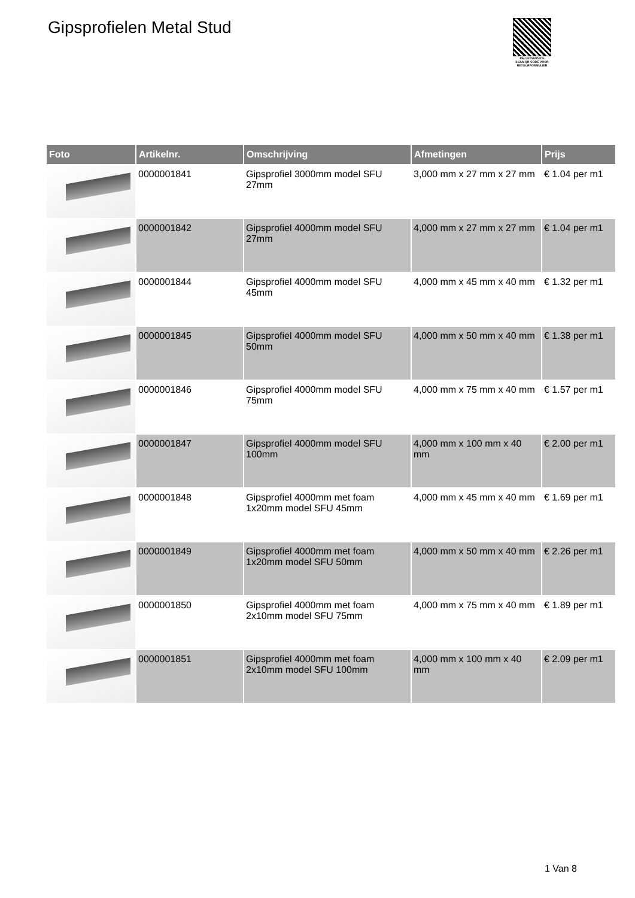Gipsprofielen Metal Stud
PALLETSERVICE
SCAN QR-CODE VOOR RETOURFORMULIER
| Foto | Artikelnr. | Omschrijving | Afmetingen | Prijs |
| --- | --- | --- | --- | --- |
| | 0000001841 | Gipsprofiel 3000mm model SFU 27mm | 3,000 mm x 27 mm x 27 mm | € 1.04 per m1 |
| | 0000001842 | Gipsprofiel 4000mm model SFU 27mm | 4,000 mm x 27 mm x 27 mm | € 1.04 per m1 |
| | 0000001844 | Gipsprofiel 4000mm model SFU 45mm | 4,000 mm x 45 mm x 40 mm | € 1.32 per m1 |
| | 0000001845 | Gipsprofiel 4000mm model SFU 50mm | 4,000 mm x 50 mm x 40 mm | € 1.38 per m1 |
| | 0000001846 | Gipsprofiel 4000mm model SFU 75mm | 4,000 mm x 75 mm x 40 mm | € 1.57 per m1 |
| | 0000001847 | Gipsprofiel 4000mm model SFU 100mm | 4,000 mm x 100 mm x 40 mm | € 2.00 per m1 |
| | 0000001848 | Gipsprofiel 4000mm met foam 1x20mm model SFU 45mm | 4,000 mm x 45 mm x 40 mm | € 1.69 per m1 |
| | 0000001849 | Gipsprofiel 4000mm met foam 1x20mm model SFU 50mm | 4,000 mm x 50 mm x 40 mm | € 2.26 per m1 |
| | 0000001850 | Gipsprofiel 4000mm met foam 2x10mm model SFU 75mm | 4,000 mm x 75 mm x 40 mm | € 1.89 per m1 |
| | 0000001851 | Gipsprofiel 4000mm met foam 2x10mm model SFU 100mm | 4,000 mm x 100 mm x 40 mm | € 2.09 per m1 |
1 Van 8